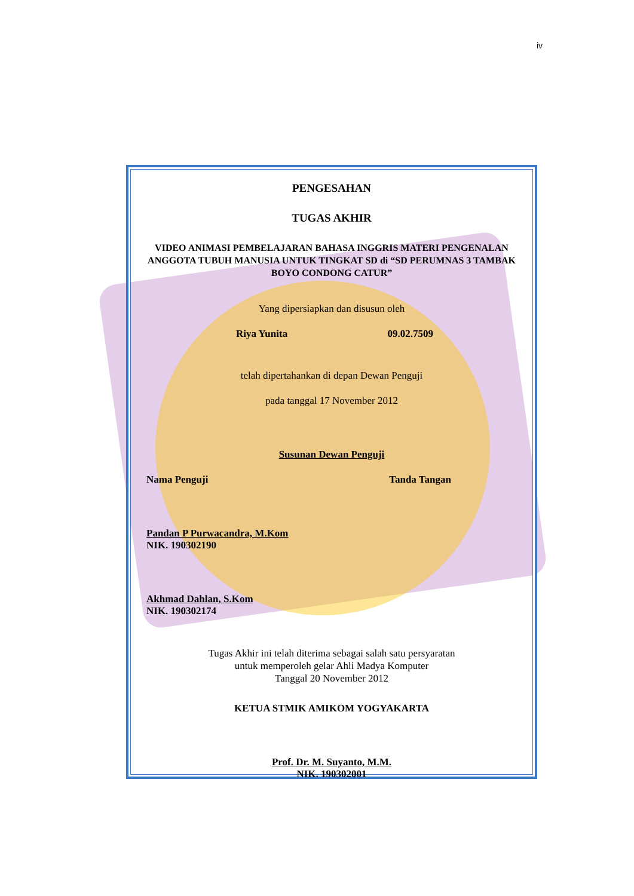iv
PENGESAHAN
TUGAS AKHIR
VIDEO ANIMASI PEMBELAJARAN BAHASA INGGRIS MATERI PENGENALAN ANGGOTA TUBUH MANUSIA UNTUK TINGKAT SD di “SD PERUMNAS 3 TAMBAK BOYO CONDONG CATUR”
Yang dipersiapkan dan disusun oleh
Riya Yunita 09.02.7509
telah dipertahankan di depan Dewan Penguji
pada tanggal 17 November 2012
Susunan Dewan Penguji
Nama Penguji Tanda Tangan
Pandan P Purwacandra, M.Kom
NIK. 190302190
Akhmad Dahlan, S.Kom
NIK. 190302174
Tugas Akhir ini telah diterima sebagai salah satu persyaratan
untuk memperoleh gelar Ahli Madya Komputer
Tanggal 20 November 2012
KETUA STMIK AMIKOM YOGYAKARTA
Prof. Dr. M. Suyanto, M.M.
NIK. 190302001